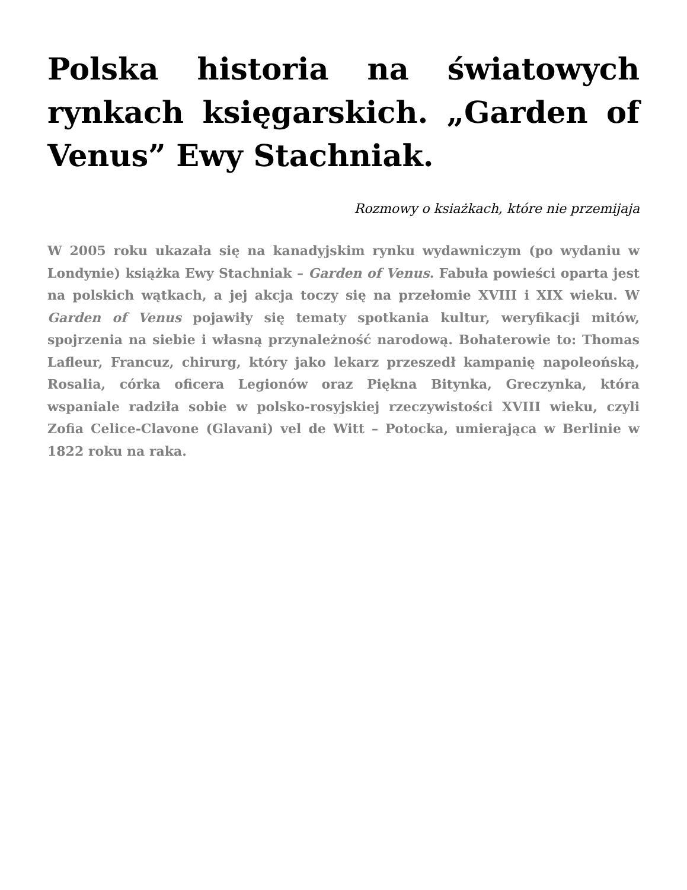Polska historia na światowych rynkach księgarskich. „Garden of Venus” Ewy Stachniak.
Rozmowy o ksiażkach, które nie przemijaja
W 2005 roku ukazała się na kanadyjskim rynku wydawniczym (po wydaniu w Londynie) książka Ewy Stachniak – Garden of Venus. Fabuła powieści oparta jest na polskich wątkach, a jej akcja toczy się na przełomie XVIII i XIX wieku. W Garden of Venus pojawiły się tematy spotkania kultur, weryfikacji mitów, spojrzenia na siebie i własną przynależność narodową. Bohaterowie to: Thomas Lafleur, Francuz, chirurg, który jako lekarz przeszedł kampanię napoleońską, Rosalia, córka oficera Legionów oraz Piękna Bitynka, Greczynka, która wspaniale radziła sobie w polsko-rosyjskiej rzeczywistości XVIII wieku, czyli Zofia Celice-Clavone (Glavani) vel de Witt – Potocka, umierająca w Berlinie w 1822 roku na raka.